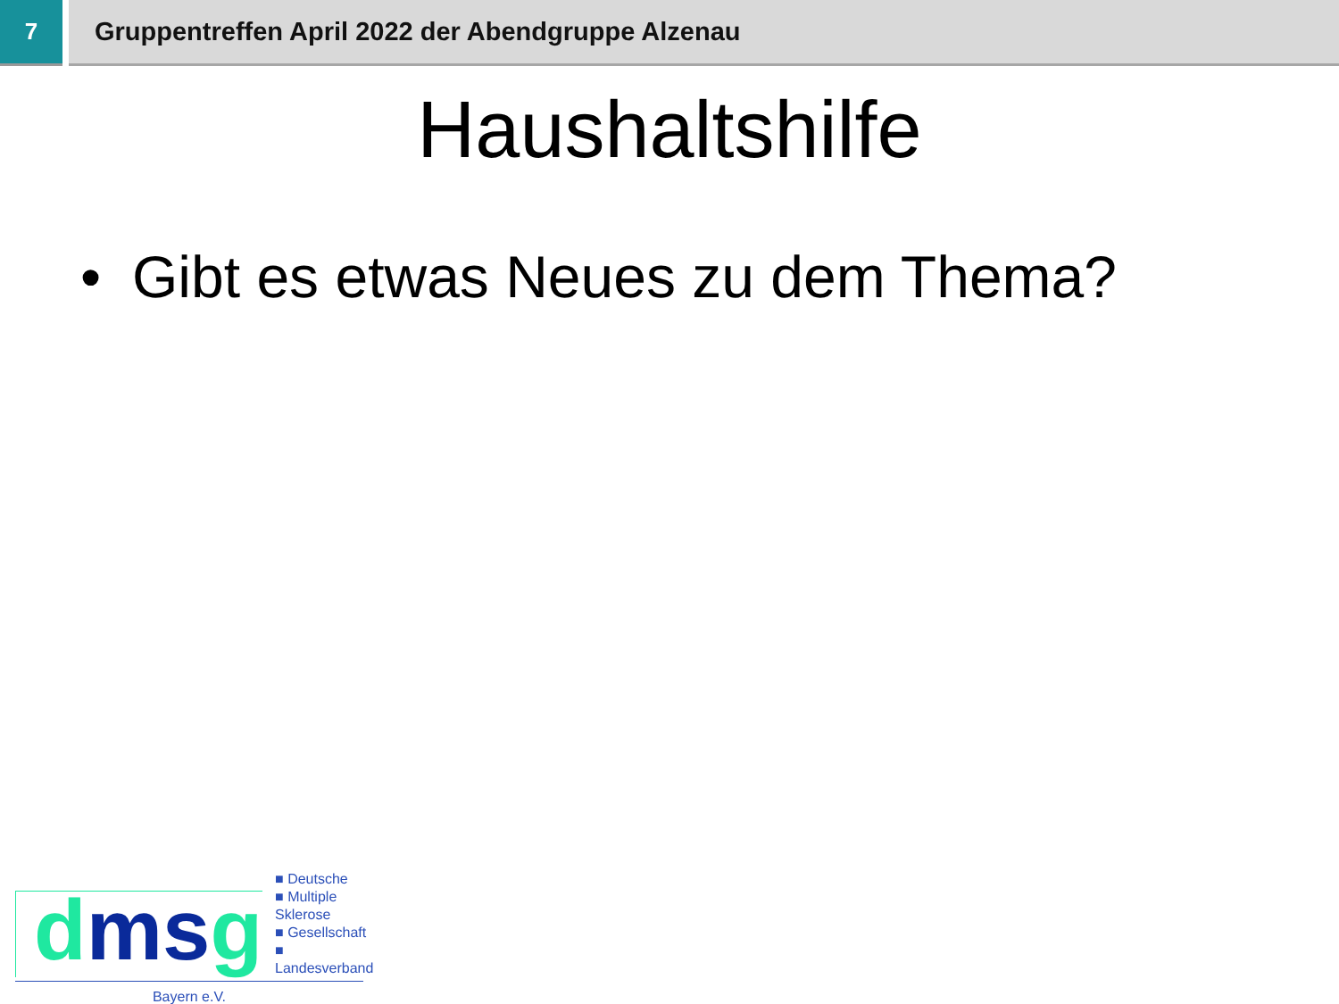7 Gruppentreffen April 2022 der Abendgruppe Alzenau
Haushaltshilfe
• Gibt es etwas Neues zu dem Thema?
dmsg
■ Deutsche
■ Multiple Sklerose
■ Gesellschaft
■ Landesverband
Bayern e.V.